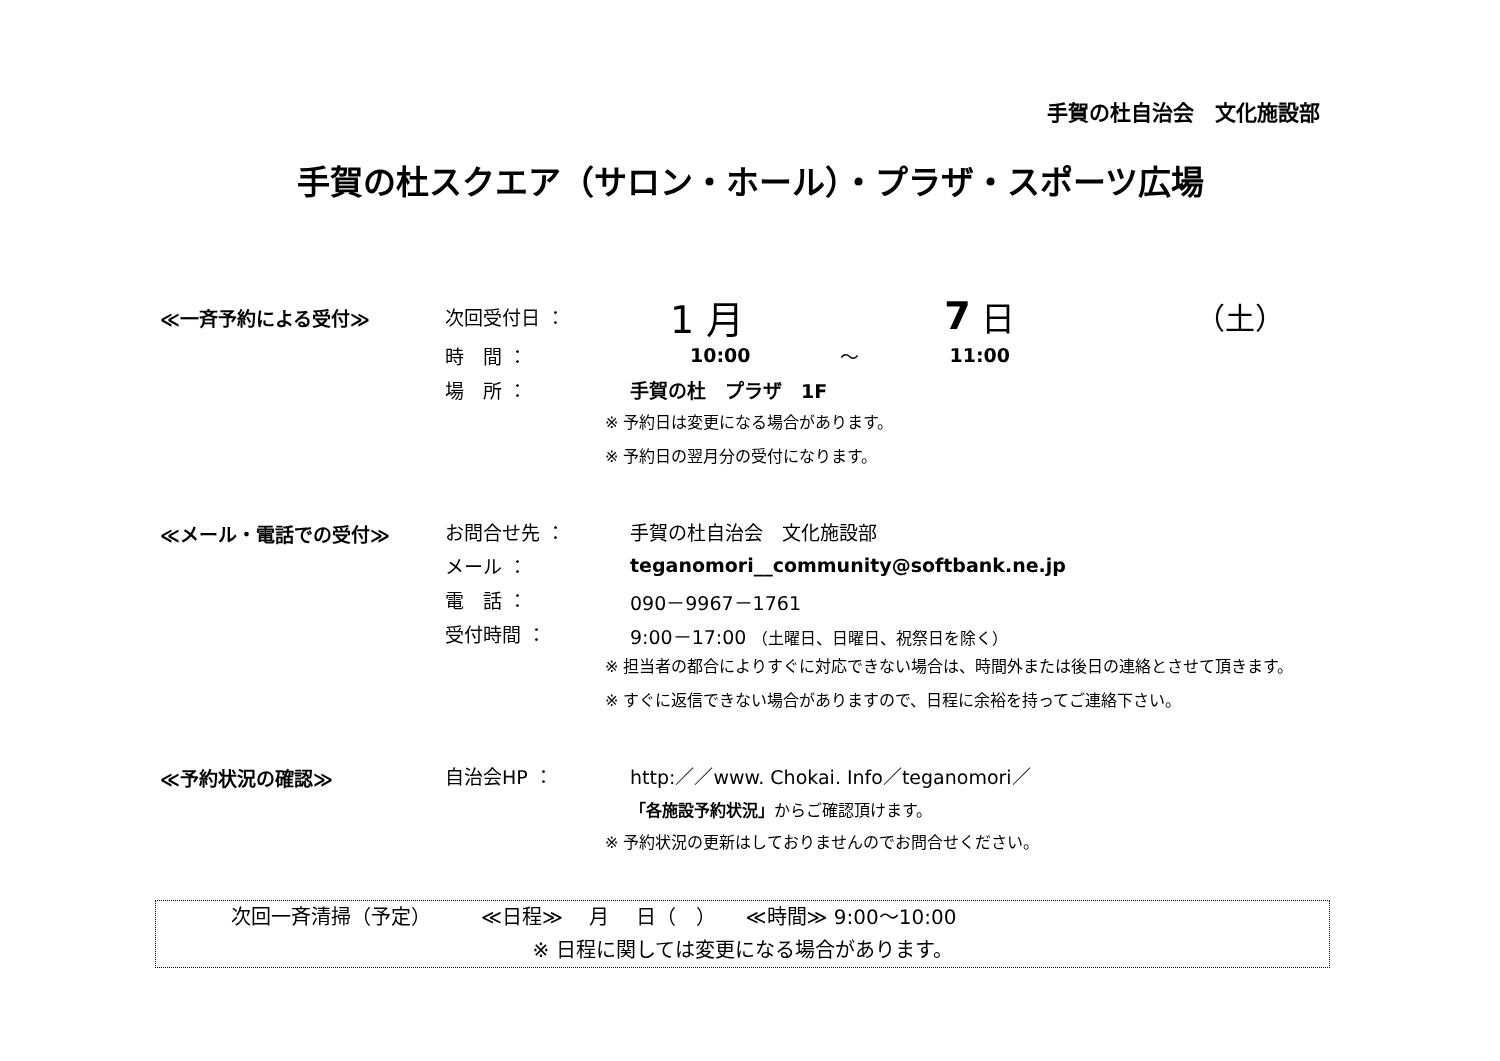手賀の杜自治会　文化施設部
手賀の杜スクエア（サロン・ホール）・プラザ・スポーツ広場
≪一斉予約による受付≫
次回受付日 ： 1 月 7 日 （土）
時　間 ： 10:00 ～ 11:00
場　所 ： 手賀の杜　プラザ　1F
※ 予約日は変更になる場合があります。
※ 予約日の翌月分の受付になります。
≪メール・電話での受付≫
お問合せ先 ： 手賀の杜自治会　文化施設部
メール ： teganomori__community@softbank.ne.jp
電　話 ： 090－9967－1761
受付時間 ： 9:00－17:00 （土曜日、日曜日、祝祭日を除く）
※ 担当者の都合によりすぐに対応できない場合は、時間外または後日の連絡とさせて頂きます。
※ すぐに返信できない場合がありますので、日程に余裕を持ってご連絡下さい。
≪予約状況の確認≫
自治会HP ： http:／／www. Chokai. Info／teganomori／
「各施設予約状況」 からご確認頂けます。
※ 予約状況の更新はしておりませんのでお問合せください。
次回一斉清掃（予定）　　　≪日程≫　 月　 日（　）　　≪時間≫ 9:00～10:00
※ 日程に関しては変更になる場合があります。